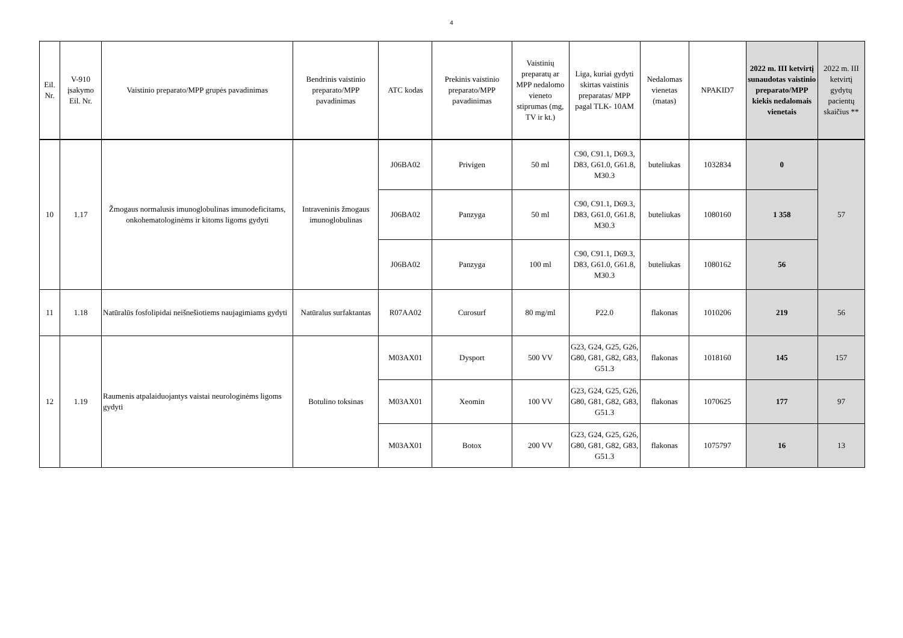4
| Eil. Nr. | V-910 įsakymo Eil. Nr. | Vaistinio preparato/MPP grupės pavadinimas | Bendrinis vaistinio preparato/MPP pavadinimas | ATC kodas | Prekinis vaistinio preparato/MPP pavadinimas | Vaistinių preparatų ar MPP nedalomo vieneto stiprumas (mg, TV ir kt.) | Liga, kuriai gydyti skirtas vaistinis preparatas/ MPP pagal TLK- 10AM | Nedalomas vienetas (matas) | NPAKID7 | 2022 m. III ketvirtį sunaudotas vaistinio preparato/MPP kiekis nedalomais vienetais | 2022 m. III ketvirtį gydytų pacientų skaičius ** |
| --- | --- | --- | --- | --- | --- | --- | --- | --- | --- | --- | --- |
| 10 | 1.17 | Žmogaus normalusis imunoglobulinas imunodeficitams, onkohematologinėms ir kitoms ligoms gydyti | Intraveninis žmogaus imunoglobulinas | J06BA02 | Privigen | 50 ml | C90, C91.1, D69.3, D83, G61.0, G61.8, M30.3 | buteliukas | 1032834 | 0 | 57 |
| | | | | J06BA02 | Panzyga | 50 ml | C90, C91.1, D69.3, D83, G61.0, G61.8, M30.3 | buteliukas | 1080160 | 1 358 | |
| | | | | J06BA02 | Panzyga | 100 ml | C90, C91.1, D69.3, D83, G61.0, G61.8, M30.3 | buteliukas | 1080162 | 56 | |
| 11 | 1.18 | Natūralūs fosfolipidai neišnešiotiems naujagimiams gydyti | Natūralus surfaktantas | R07AA02 | Curosurf | 80 mg/ml | P22.0 | flakonas | 1010206 | 219 | 56 |
| 12 | 1.19 | Raumenis atpalaiduojantys vaistai neurologinėms ligoms gydyti | Botulino toksinas | M03AX01 | Dysport | 500 VV | G23, G24, G25, G26, G80, G81, G82, G83, G51.3 | flakonas | 1018160 | 145 | 157 |
| | | | | M03AX01 | Xeomin | 100 VV | G23, G24, G25, G26, G80, G81, G82, G83, G51.3 | flakonas | 1070625 | 177 | 97 |
| | | | | M03AX01 | Botox | 200 VV | G23, G24, G25, G26, G80, G81, G82, G83, G51.3 | flakonas | 1075797 | 16 | 13 |